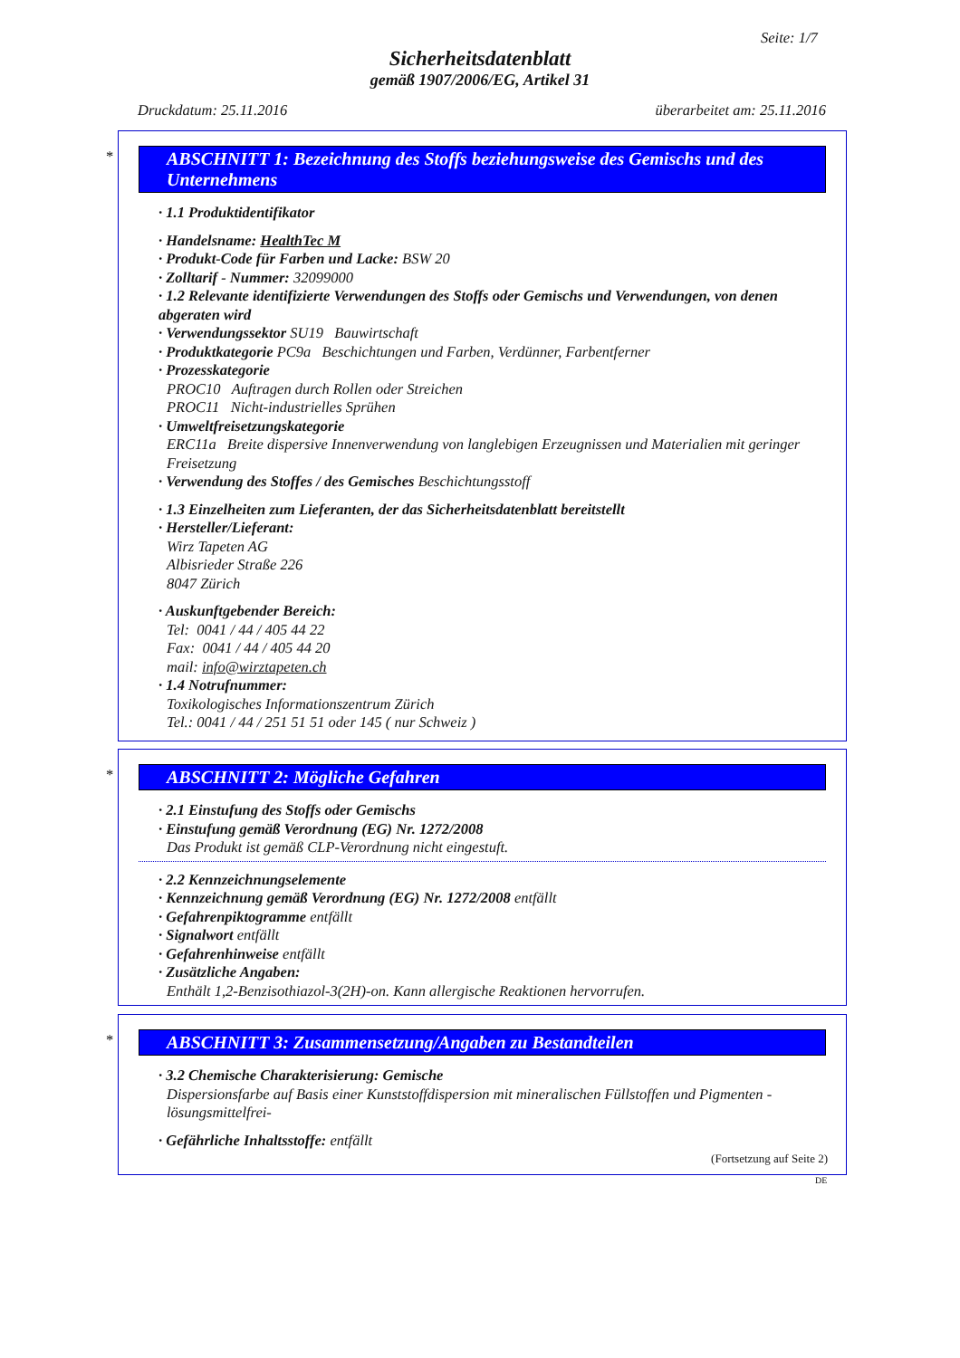Seite: 1/7
Sicherheitsdatenblatt
gemäß 1907/2006/EG, Artikel 31
Druckdatum: 25.11.2016 überarbeitet am: 25.11.2016
*
ABSCHNITT 1: Bezeichnung des Stoffs beziehungsweise des Gemischs und des Unternehmens
· 1.1 Produktidentifikator
· Handelsname: HealthTec M
· Produkt-Code für Farben und Lacke: BSW 20
· Zolltarif - Nummer: 32099000
· 1.2 Relevante identifizierte Verwendungen des Stoffs oder Gemischs und Verwendungen, von denen abgeraten wird
· Verwendungssektor SU19 Bauwirtschaft
· Produktkategorie PC9a Beschichtungen und Farben, Verdünner, Farbentferner
· Prozesskategorie
PROC10 Auftragen durch Rollen oder Streichen
PROC11 Nicht-industrielles Sprühen
· Umweltfreisetzungskategorie
ERC11a Breite dispersive Innenverwendung von langlebigen Erzeugnissen und Materialien mit geringer Freisetzung
· Verwendung des Stoffes / des Gemisches Beschichtungsstoff
· 1.3 Einzelheiten zum Lieferanten, der das Sicherheitsdatenblatt bereitstellt
· Hersteller/Lieferant:
Wirz Tapeten AG
Albisrieder Straße 226
8047 Zürich
· Auskunftgebender Bereich:
Tel: 0041 / 44 / 405 44 22
Fax: 0041 / 44 / 405 44 20
mail: info@wirztapeten.ch
· 1.4 Notrufnummer:
Toxikologisches Informationszentrum Zürich
Tel.: 0041 / 44 / 251 51 51 oder 145 ( nur Schweiz )
*
ABSCHNITT 2: Mögliche Gefahren
· 2.1 Einstufung des Stoffs oder Gemischs
· Einstufung gemäß Verordnung (EG) Nr. 1272/2008
Das Produkt ist gemäß CLP-Verordnung nicht eingestuft.
· 2.2 Kennzeichnungselemente
· Kennzeichnung gemäß Verordnung (EG) Nr. 1272/2008 entfällt
· Gefahrenpiktogramme entfällt
· Signalwort entfällt
· Gefahrenhinweise entfällt
· Zusätzliche Angaben:
Enthält 1,2-Benzisothiazol-3(2H)-on. Kann allergische Reaktionen hervorrufen.
*
ABSCHNITT 3: Zusammensetzung/Angaben zu Bestandteilen
· 3.2 Chemische Charakterisierung: Gemische
Dispersionsfarbe auf Basis einer Kunststoffdispersion mit mineralischen Füllstoffen und Pigmenten - lösungsmittelfrei-
· Gefährliche Inhaltsstoffe: entfällt
(Fortsetzung auf Seite 2)
DE